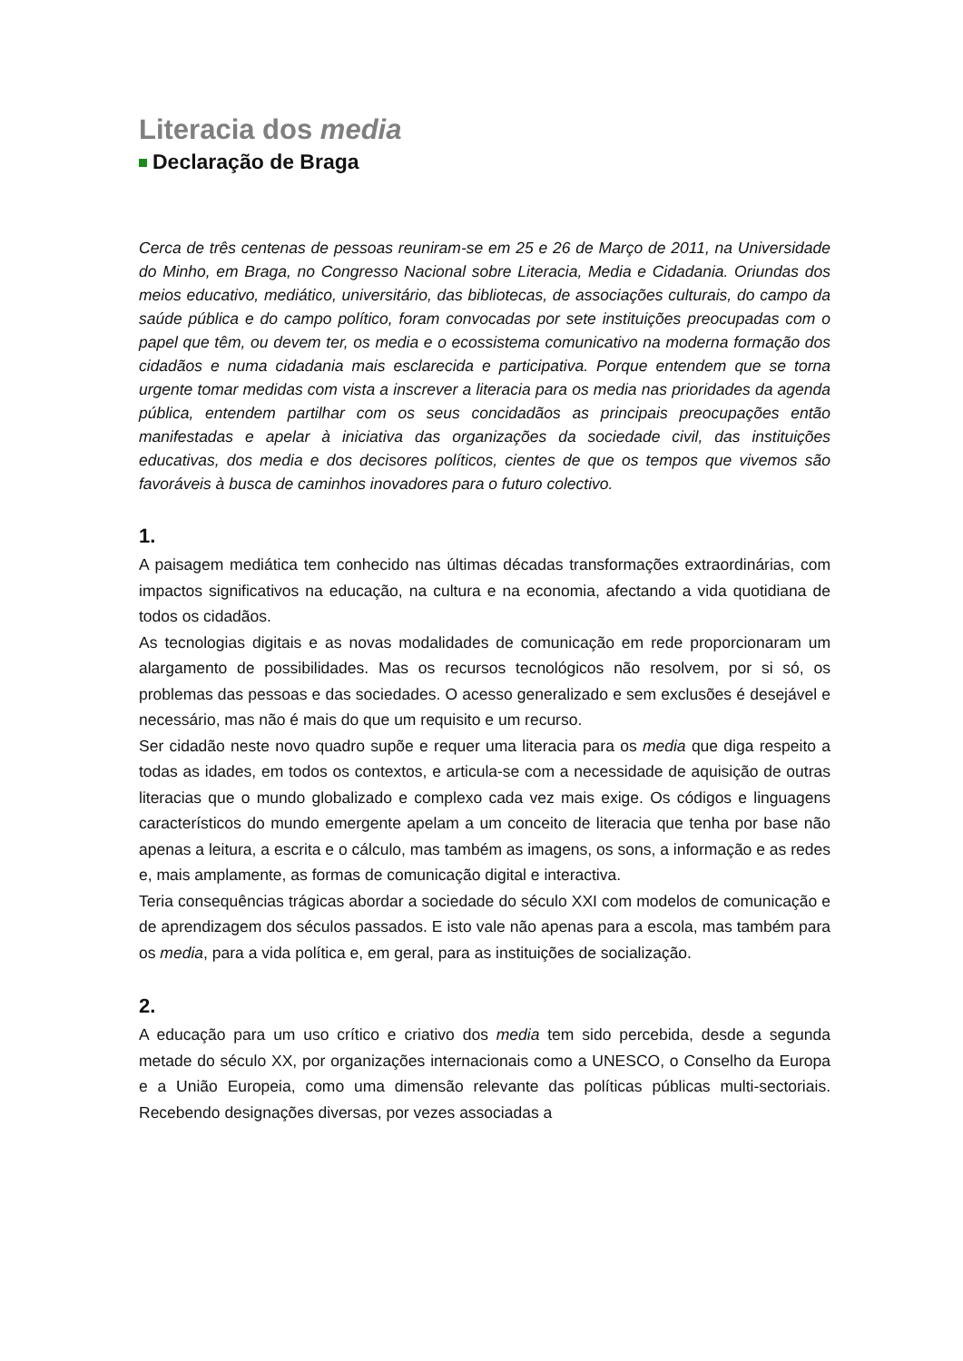Literacia dos media
Declaração de Braga
Cerca de três centenas de pessoas reuniram-se em 25 e 26 de Março de 2011, na Universidade do Minho, em Braga, no Congresso Nacional sobre Literacia, Media e Cidadania. Oriundas dos meios educativo, mediático, universitário, das bibliotecas, de associações culturais, do campo da saúde pública e do campo político, foram convocadas por sete instituições preocupadas com o papel que têm, ou devem ter, os media e o ecossistema comunicativo na moderna formação dos cidadãos e numa cidadania mais esclarecida e participativa. Porque entendem que se torna urgente tomar medidas com vista a inscrever a literacia para os media nas prioridades da agenda pública, entendem partilhar com os seus concidadãos as principais preocupações então manifestadas e apelar à iniciativa das organizações da sociedade civil, das instituições educativas, dos media e dos decisores políticos, cientes de que os tempos que vivemos são favoráveis à busca de caminhos inovadores para o futuro colectivo.
1.
A paisagem mediática tem conhecido nas últimas décadas transformações extraordinárias, com impactos significativos na educação, na cultura e na economia, afectando a vida quotidiana de todos os cidadãos.
As tecnologias digitais e as novas modalidades de comunicação em rede proporcionaram um alargamento de possibilidades. Mas os recursos tecnológicos não resolvem, por si só, os problemas das pessoas e das sociedades. O acesso generalizado e sem exclusões é desejável e necessário, mas não é mais do que um requisito e um recurso.
Ser cidadão neste novo quadro supõe e requer uma literacia para os media que diga respeito a todas as idades, em todos os contextos, e articula-se com a necessidade de aquisição de outras literacias que o mundo globalizado e complexo cada vez mais exige. Os códigos e linguagens característicos do mundo emergente apelam a um conceito de literacia que tenha por base não apenas a leitura, a escrita e o cálculo, mas também as imagens, os sons, a informação e as redes e, mais amplamente, as formas de comunicação digital e interactiva.
Teria consequências trágicas abordar a sociedade do século XXI com modelos de comunicação e de aprendizagem dos séculos passados. E isto vale não apenas para a escola, mas também para os media, para a vida política e, em geral, para as instituições de socialização.
2.
A educação para um uso crítico e criativo dos media tem sido percebida, desde a segunda metade do século XX, por organizações internacionais como a UNESCO, o Conselho da Europa e a União Europeia, como uma dimensão relevante das políticas públicas multi-sectoriais. Recebendo designações diversas, por vezes associadas a